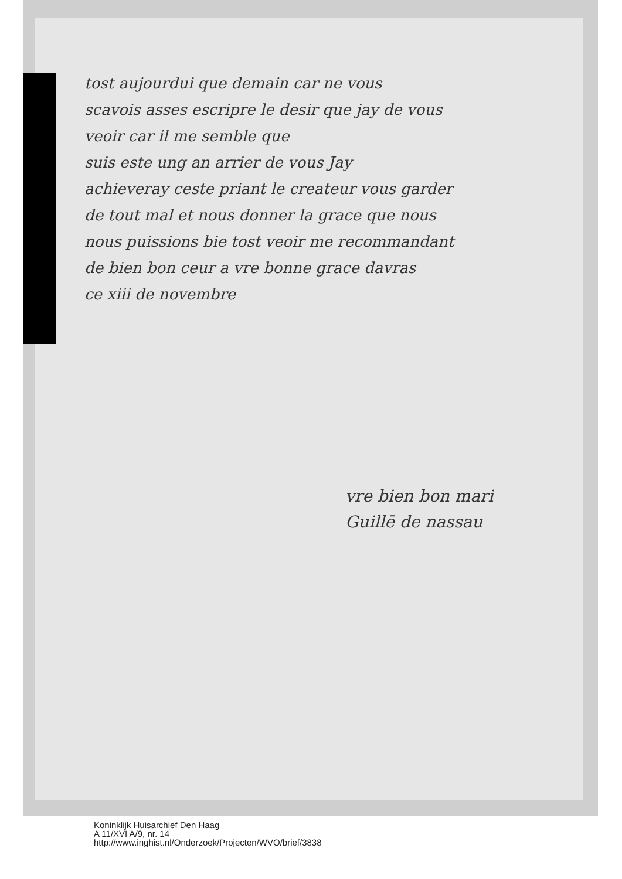tost aujourdui que demain car ne vous
scavois asses escripre le desir que jay de vous
veoir car il me semble que
suis este ung an arrier de vous Jay
achieveray ceste priant le createur vous garder
de tout mal et nous donner la grace que nous
nous puissions bie tost veoir me recommandant
de bien bon ceur a vre bonne grace davras
ce xiii de novembre
vre bien bon mari
Guillē de nassau
Koninklijk Huisarchief Den Haag
A 11/XVI A/9, nr. 14
http://www.inghist.nl/Onderzoek/Projecten/WVO/brief/3838